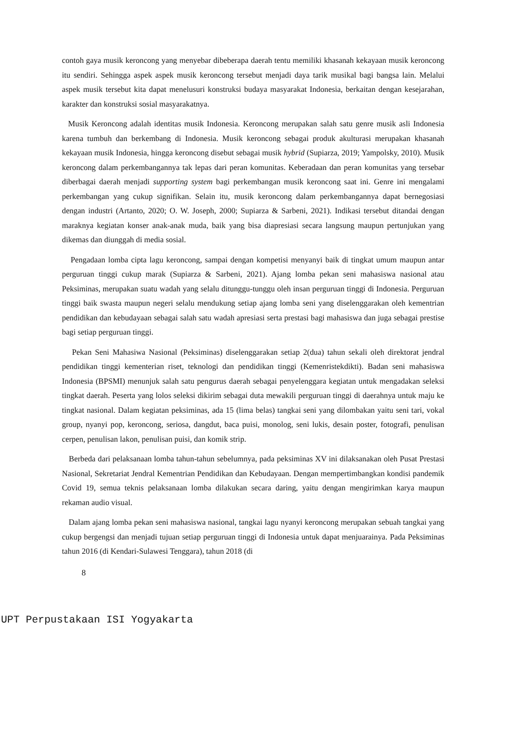contoh gaya musik keroncong yang menyebar dibeberapa daerah tentu memiliki khasanah kekayaan musik keroncong itu sendiri. Sehingga aspek aspek musik keroncong tersebut menjadi daya tarik musikal bagi bangsa lain. Melalui aspek musik tersebut kita dapat menelusuri konstruksi budaya masyarakat Indonesia, berkaitan dengan kesejarahan, karakter dan konstruksi sosial masyarakatnya.
Musik Keroncong adalah identitas musik Indonesia. Keroncong merupakan salah satu genre musik asli Indonesia karena tumbuh dan berkembang di Indonesia. Musik keroncong sebagai produk akulturasi merupakan khasanah kekayaan musik Indonesia, hingga keroncong disebut sebagai musik hybrid (Supiarza, 2019; Yampolsky, 2010). Musik keroncong dalam perkembangannya tak lepas dari peran komunitas. Keberadaan dan peran komunitas yang tersebar diberbagai daerah menjadi supporting system bagi perkembangan musik keroncong saat ini. Genre ini mengalami perkembangan yang cukup signifikan. Selain itu, musik keroncong dalam perkembangannya dapat bernegosiasi dengan industri (Artanto, 2020; O. W. Joseph, 2000; Supiarza & Sarbeni, 2021). Indikasi tersebut ditandai dengan maraknya kegiatan konser anak-anak muda, baik yang bisa diapresiasi secara langsung maupun pertunjukan yang dikemas dan diunggah di media sosial.
Pengadaan lomba cipta lagu keroncong, sampai dengan kompetisi menyanyi baik di tingkat umum maupun antar perguruan tinggi cukup marak (Supiarza & Sarbeni, 2021). Ajang lomba pekan seni mahasiswa nasional atau Peksiminas, merupakan suatu wadah yang selalu ditunggu-tunggu oleh insan perguruan tinggi di Indonesia. Perguruan tinggi baik swasta maupun negeri selalu mendukung setiap ajang lomba seni yang diselenggarakan oleh kementrian pendidikan dan kebudayaan sebagai salah satu wadah apresiasi serta prestasi bagi mahasiswa dan juga sebagai prestise bagi setiap perguruan tinggi.
Pekan Seni Mahasiwa Nasional (Peksiminas) diselenggarakan setiap 2(dua) tahun sekali oleh direktorat jendral pendidikan tinggi kementerian riset, teknologi dan pendidikan tinggi (Kemenristekdikti). Badan seni mahasiswa Indonesia (BPSMI) menunjuk salah satu pengurus daerah sebagai penyelenggara kegiatan untuk mengadakan seleksi tingkat daerah. Peserta yang lolos seleksi dikirim sebagai duta mewakili perguruan tinggi di daerahnya untuk maju ke tingkat nasional. Dalam kegiatan peksiminas, ada 15 (lima belas) tangkai seni yang dilombakan yaitu seni tari, vokal group, nyanyi pop, keroncong, seriosa, dangdut, baca puisi, monolog, seni lukis, desain poster, fotografi, penulisan cerpen, penulisan lakon, penulisan puisi, dan komik strip.
Berbeda dari pelaksanaan lomba tahun-tahun sebelumnya, pada peksiminas XV ini dilaksanakan oleh Pusat Prestasi Nasional, Sekretariat Jendral Kementrian Pendidikan dan Kebudayaan. Dengan mempertimbangkan kondisi pandemik Covid 19, semua teknis pelaksanaan lomba dilakukan secara daring, yaitu dengan mengirimkan karya maupun rekaman audio visual.
Dalam ajang lomba pekan seni mahasiswa nasional, tangkai lagu nyanyi keroncong merupakan sebuah tangkai yang cukup bergengsi dan menjadi tujuan setiap perguruan tinggi di Indonesia untuk dapat menjuarainya. Pada Peksiminas tahun 2016 (di Kendari-Sulawesi Tenggara), tahun 2018 (di
8
UPT Perpustakaan ISI Yogyakarta